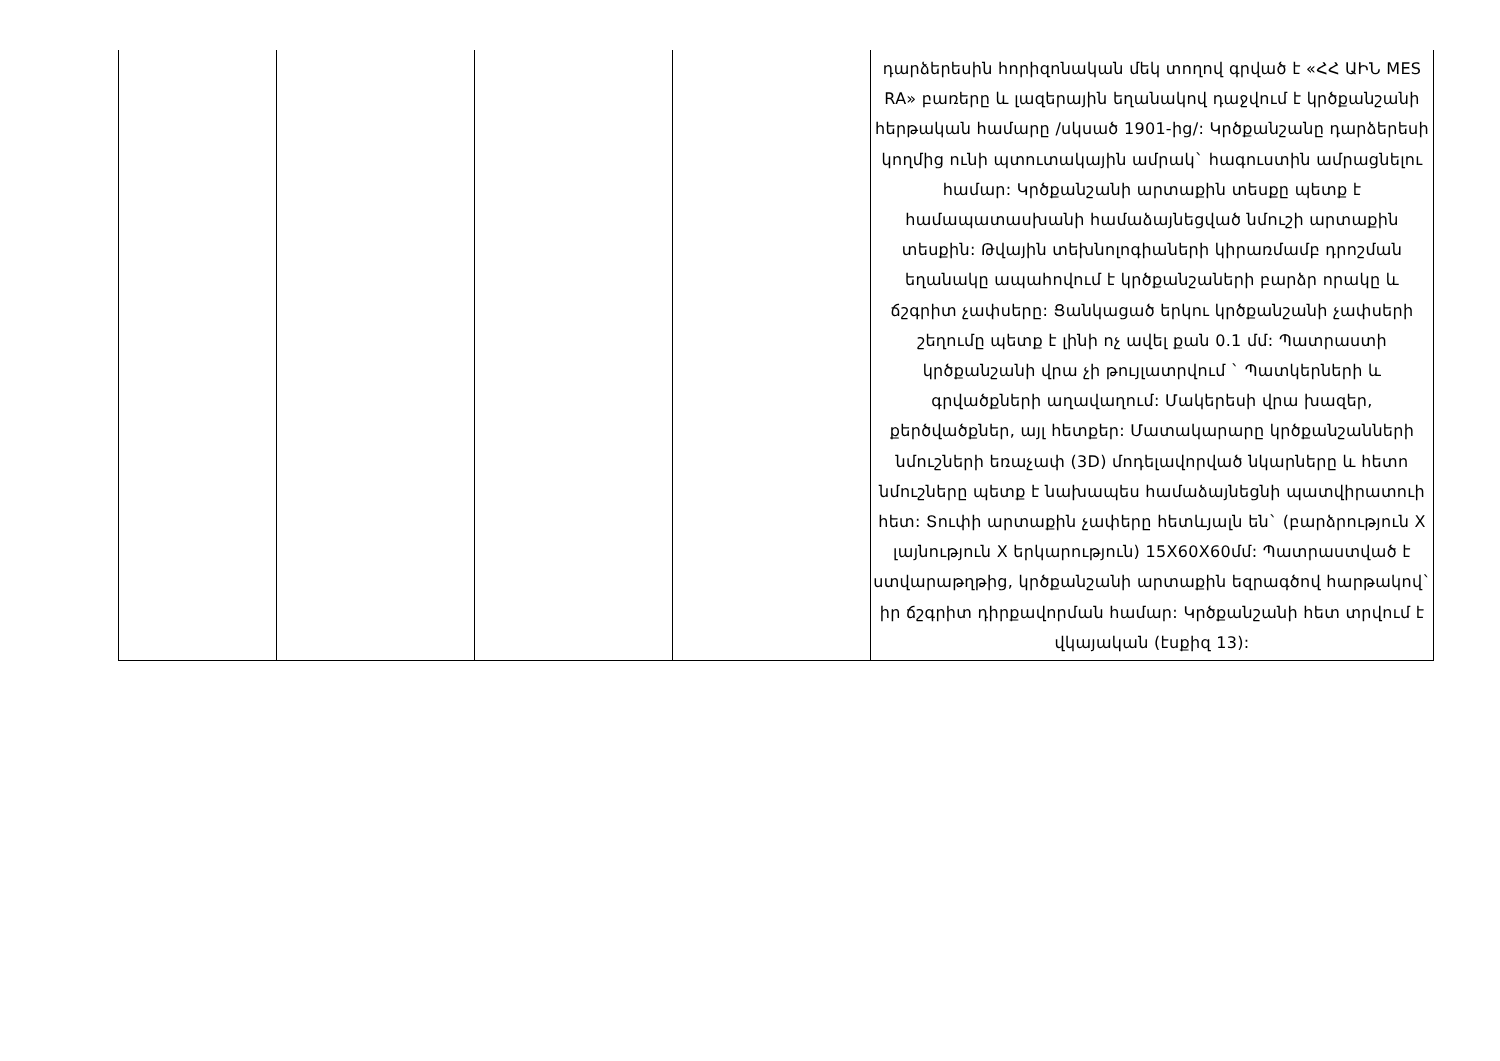| | | | | դարձերեսին հորիզոնական մեկ տողով գրված է «ՀՀ ԱԻՆ MES RA» բառերը և լազերային եղանակով դաջվում է կրծքանշանի հերթական համարը /սկսած 1901-ից/: Կրծքանշանը դարձերեսի կողմից ունի պտուտակային ամրակ` հագուստին ամրացնելու համար: Կրծքանշանի արտաքին տեսքը պետք է համապատասխանի համաձայնեցված նմուշի արտաքին տեսքին: Թվային տեխնոլոգիաների կիրառմամբ դրոշման եղանակը ապահովում է կրծքանշաների բարձր որակը և ճշգրիտ չափսերը: Ցանկացած երկու կրծքանշանի չափսերի շեղումը պետք է լինի ոչ ավել քան 0.1 մմ: Պատրաստի կրծքանշանի վրա չի թույլատրվում ` Պատկերների և գրվածքների աղավաղում: Մակերեսի վրա խազեր, քերծվածքներ, այլ հետքեր: Մատակարարը կրծքանշանների նմուշների եռաչափ (3D) մոդելավորված նկարները և հետո նմուշները պետք է նախապես համաձայնեցնի պատվիրատուի հետ: Տուփի արտաքին չափերը հետևյալն են` (բարձրություն X լայնություն X երկարություն) 15X60X60մմ: Պատրաստված է ստվարաթղթից, կրծքանշանի արտաքին եզրագծով հարթակով` իր ճշգրիտ դիրքավորման համար: Կրծքանշանի հետ տրվում է վկայական (էսքիզ 13): |